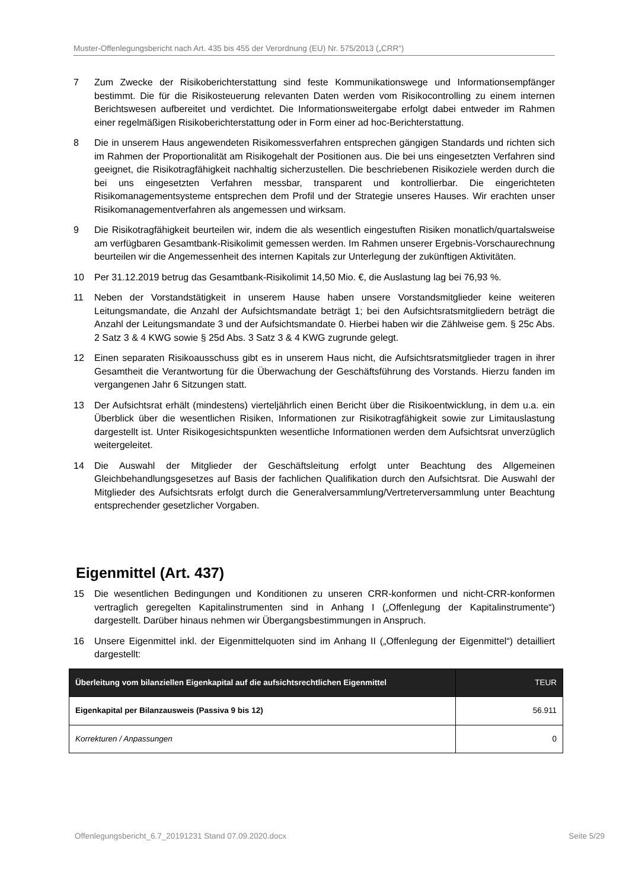Muster-Offenlegungsbericht nach Art. 435 bis 455 der Verordnung (EU) Nr. 575/2013 („CRR“)
7 Zum Zwecke der Risikoberichterstattung sind feste Kommunikationswege und Informationsempfänger bestimmt. Die für die Risikosteuerung relevanten Daten werden vom Risikocontrolling zu einem internen Berichtswesen aufbereitet und verdichtet. Die Informationsweitergabe erfolgt dabei entweder im Rahmen einer regelmäßigen Risikoberichterstattung oder in Form einer ad hoc-Berichterstattung.
8 Die in unserem Haus angewendeten Risikomessverfahren entsprechen gängigen Standards und richten sich im Rahmen der Proportionalität am Risikogehalt der Positionen aus. Die bei uns eingesetzten Verfahren sind geeignet, die Risikotragfähigkeit nachhaltig sicherzustellen. Die beschriebenen Risikoziele werden durch die bei uns eingesetzten Verfahren messbar, transparent und kontrollierbar. Die eingerichteten Risikomanagementsysteme entsprechen dem Profil und der Strategie unseres Hauses. Wir erachten unser Risikomanagementverfahren als angemessen und wirksam.
9 Die Risikotragfähigkeit beurteilen wir, indem die als wesentlich eingestuften Risiken monatlich/quartalsweise am verfügbaren Gesamtbank-Risikolimit gemessen werden. Im Rahmen unserer Ergebnis-Vorschaurechnung beurteilen wir die Angemessenheit des internen Kapitals zur Unterlegung der zukünftigen Aktivitäten.
10 Per 31.12.2019 betrug das Gesamtbank-Risikolimit 14,50 Mio. €, die Auslastung lag bei 76,93 %.
11 Neben der Vorstandstätigkeit in unserem Hause haben unsere Vorstandsmitglieder keine weiteren Leitungsmandate, die Anzahl der Aufsichtsmandate beträgt 1; bei den Aufsichtsratsmitgliedern beträgt die Anzahl der Leitungsmandate 3 und der Aufsichtsmandate 0. Hierbei haben wir die Zählweise gem. § 25c Abs. 2 Satz 3 & 4 KWG sowie § 25d Abs. 3 Satz 3 & 4 KWG zugrunde gelegt.
12 Einen separaten Risikoausschuss gibt es in unserem Haus nicht, die Aufsichtsratsmitglieder tragen in ihrer Gesamtheit die Verantwortung für die Überwachung der Geschäftsführung des Vorstands. Hierzu fanden im vergangenen Jahr 6 Sitzungen statt.
13 Der Aufsichtsrat erhält (mindestens) vierteljährlich einen Bericht über die Risikoentwicklung, in dem u.a. ein Überblick über die wesentlichen Risiken, Informationen zur Risikotragfähigkeit sowie zur Limitauslastung dargestellt ist. Unter Risikogesichtspunkten wesentliche Informationen werden dem Aufsichtsrat unverzüglich weitergeleitet.
14 Die Auswahl der Mitglieder der Geschäftsleitung erfolgt unter Beachtung des Allgemeinen Gleichbehandlungsgesetzes auf Basis der fachlichen Qualifikation durch den Aufsichtsrat. Die Auswahl der Mitglieder des Aufsichtsrats erfolgt durch die Generalversammlung/Vertreterversammlung unter Beachtung entsprechender gesetzlicher Vorgaben.
Eigenmittel (Art. 437)
15 Die wesentlichen Bedingungen und Konditionen zu unseren CRR-konformen und nicht-CRR-konformen vertraglich geregelten Kapitalinstrumenten sind in Anhang I („Offenlegung der Kapitalinstrumente“) dargestellt. Darüber hinaus nehmen wir Übergangsbestimmungen in Anspruch.
16 Unsere Eigenmittel inkl. der Eigenmittelquoten sind im Anhang II („Offenlegung der Eigenmittel“) detailliert dargestellt:
| Überleitung vom bilanziellen Eigenkapital auf die aufsichtsrechtlichen Eigenmittel | TEUR |
| --- | --- |
| Eigenkapital per Bilanzausweis (Passiva 9 bis 12) | 56.911 |
| Korrekturen / Anpassungen | 0 |
Offenlegungsbericht_6.7_20191231 Stand 07.09.2020.docx Seite 5/29